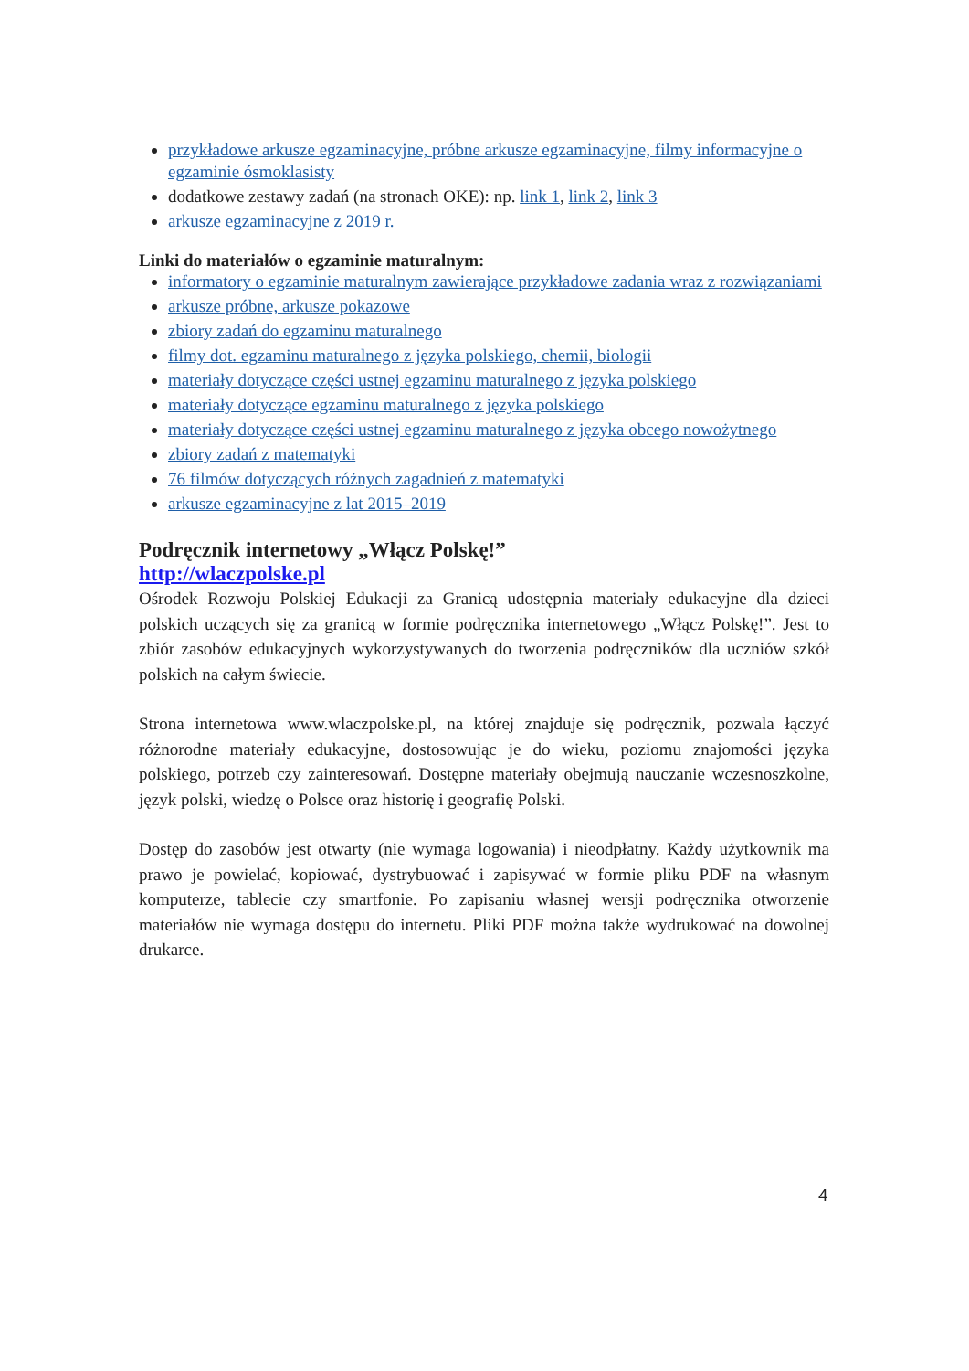przykładowe arkusze egzaminacyjne, próbne arkusze egzaminacyjne, filmy informacyjne o egzaminie ósmoklasisty
dodatkowe zestawy zadań (na stronach OKE): np. link 1, link 2, link 3
arkusze egzaminacyjne z 2019 r.
Linki do materiałów o egzaminie maturalnym:
informatory o egzaminie maturalnym zawierające przykładowe zadania wraz z rozwiązaniami
arkusze próbne, arkusze pokazowe
zbiory zadań do egzaminu maturalnego
filmy dot. egzaminu maturalnego z języka polskiego, chemii, biologii
materiały dotyczące części ustnej egzaminu maturalnego z języka polskiego
materiały dotyczące egzaminu maturalnego z języka polskiego
materiały dotyczące części ustnej egzaminu maturalnego z języka obcego nowożytnego
zbiory zadań z matematyki
76 filmów dotyczących różnych zagadnień z matematyki
arkusze egzaminacyjne z lat 2015–2019
Podręcznik internetowy „Włącz Polskę!”
http://wlaczpolske.pl
Ośrodek Rozwoju Polskiej Edukacji za Granicą udostępnia materiały edukacyjne dla dzieci polskich uczących się za granicą w formie podręcznika internetowego „Włącz Polskę!”. Jest to zbiór zasobów edukacyjnych wykorzystywanych do tworzenia podręczników dla uczniów szkół polskich na całym świecie.
Strona internetowa www.wlaczpolske.pl, na której znajduje się podręcznik, pozwala łączyć różnorodne materiały edukacyjne, dostosowując je do wieku, poziomu znajomości języka polskiego, potrzeb czy zainteresowań. Dostępne materiały obejmują nauczanie wczesnoszkolne, język polski, wiedzę o Polsce oraz historię i geografię Polski.
Dostęp do zasobów jest otwarty (nie wymaga logowania) i nieodpłatny. Każdy użytkownik ma prawo je powielać, kopiować, dystrybuować i zapisywać w formie pliku PDF na własnym komputerze, tablecie czy smartfonie. Po zapisaniu własnej wersji podręcznika otworzenie materiałów nie wymaga dostępu do internetu. Pliki PDF można także wydrukować na dowolnej drukarce.
4